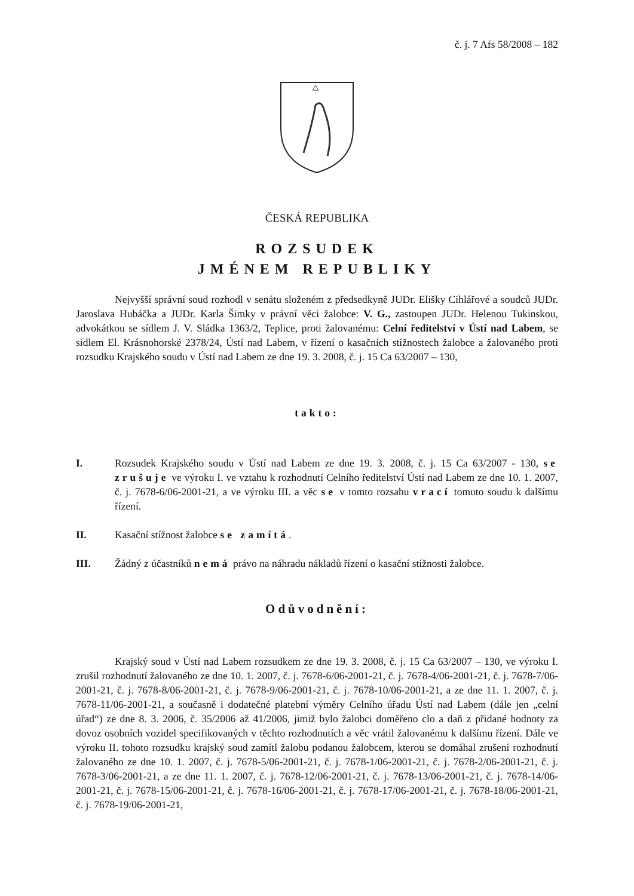č. j. 7 Afs 58/2008 – 182
ČESKÁ REPUBLIKA
ROZSUDEK
JMÉNEM REPUBLIKY
Nejvyšší správní soud rozhodl v senátu složeném z předsedkyně JUDr. Elišky Cihlářové a soudců JUDr. Jaroslava Hubáčka a JUDr. Karla Šimky v právní věci žalobce: V. G., zastoupen JUDr. Helenou Tukinskou, advokátkou se sídlem J. V. Sládka 1363/2, Teplice, proti žalovanému: Celní ředitelství v Ústí nad Labem, se sídlem El. Krásnohorské 2378/24, Ústí nad Labem, v řízení o kasačních stížnostech žalobce a žalovaného proti rozsudku Krajského soudu v Ústí nad Labem ze dne 19. 3. 2008, č. j. 15 Ca 63/2007 – 130,
takto:
I. Rozsudek Krajského soudu v Ústí nad Labem ze dne 19. 3. 2008, č. j. 15 Ca 63/2007 - 130, se zrušuje ve výroku I. ve vztahu k rozhodnutí Celního ředitelství Ústí nad Labem ze dne 10. 1. 2007, č. j. 7678-6/06-2001-21, a ve výroku III. a věc se v tomto rozsahu vrací tomuto soudu k dalšímu řízení.
II. Kasační stížnost žalobce se zamítá.
III. Žádný z účastníků nemá právo na náhradu nákladů řízení o kasační stížnosti žalobce.
Odůvodnění:
Krajský soud v Ústí nad Labem rozsudkem ze dne 19. 3. 2008, č. j. 15 Ca 63/2007 – 130, ve výroku I. zrušil rozhodnutí žalovaného ze dne 10. 1. 2007, č. j. 7678-6/06-2001-21, č. j. 7678-4/06-2001-21, č. j. 7678-7/06-2001-21, č. j. 7678-8/06-2001-21, č. j. 7678-9/06-2001-21, č. j. 7678-10/06-2001-21, a ze dne 11. 1. 2007, č. j. 7678-11/06-2001-21, a současně i dodatečné platební výměry Celního úřadu Ústí nad Labem (dále jen „celní úřad“) ze dne 8. 3. 2006, č. 35/2006 až 41/2006, jimiž bylo žalobci doměřeno clo a daň z přidané hodnoty za dovoz osobních vozidel specifikovaných v těchto rozhodnutích a věc vrátil žalovanému k dalšímu řízení. Dále ve výroku II. tohoto rozsudku krajský soud zamítl žalobu podanou žalobcem, kterou se domáhal zrušení rozhodnutí žalovaného ze dne 10. 1. 2007, č. j. 7678-5/06-2001-21, č. j. 7678-1/06-2001-21, č. j. 7678-2/06-2001-21, č. j. 7678-3/06-2001-21, a ze dne 11. 1. 2007, č. j. 7678-12/06-2001-21, č. j. 7678-13/06-2001-21, č. j. 7678-14/06-2001-21, č. j. 7678-15/06-2001-21, č. j. 7678-16/06-2001-21, č. j. 7678-17/06-2001-21, č. j. 7678-18/06-2001-21, č. j. 7678-19/06-2001-21,